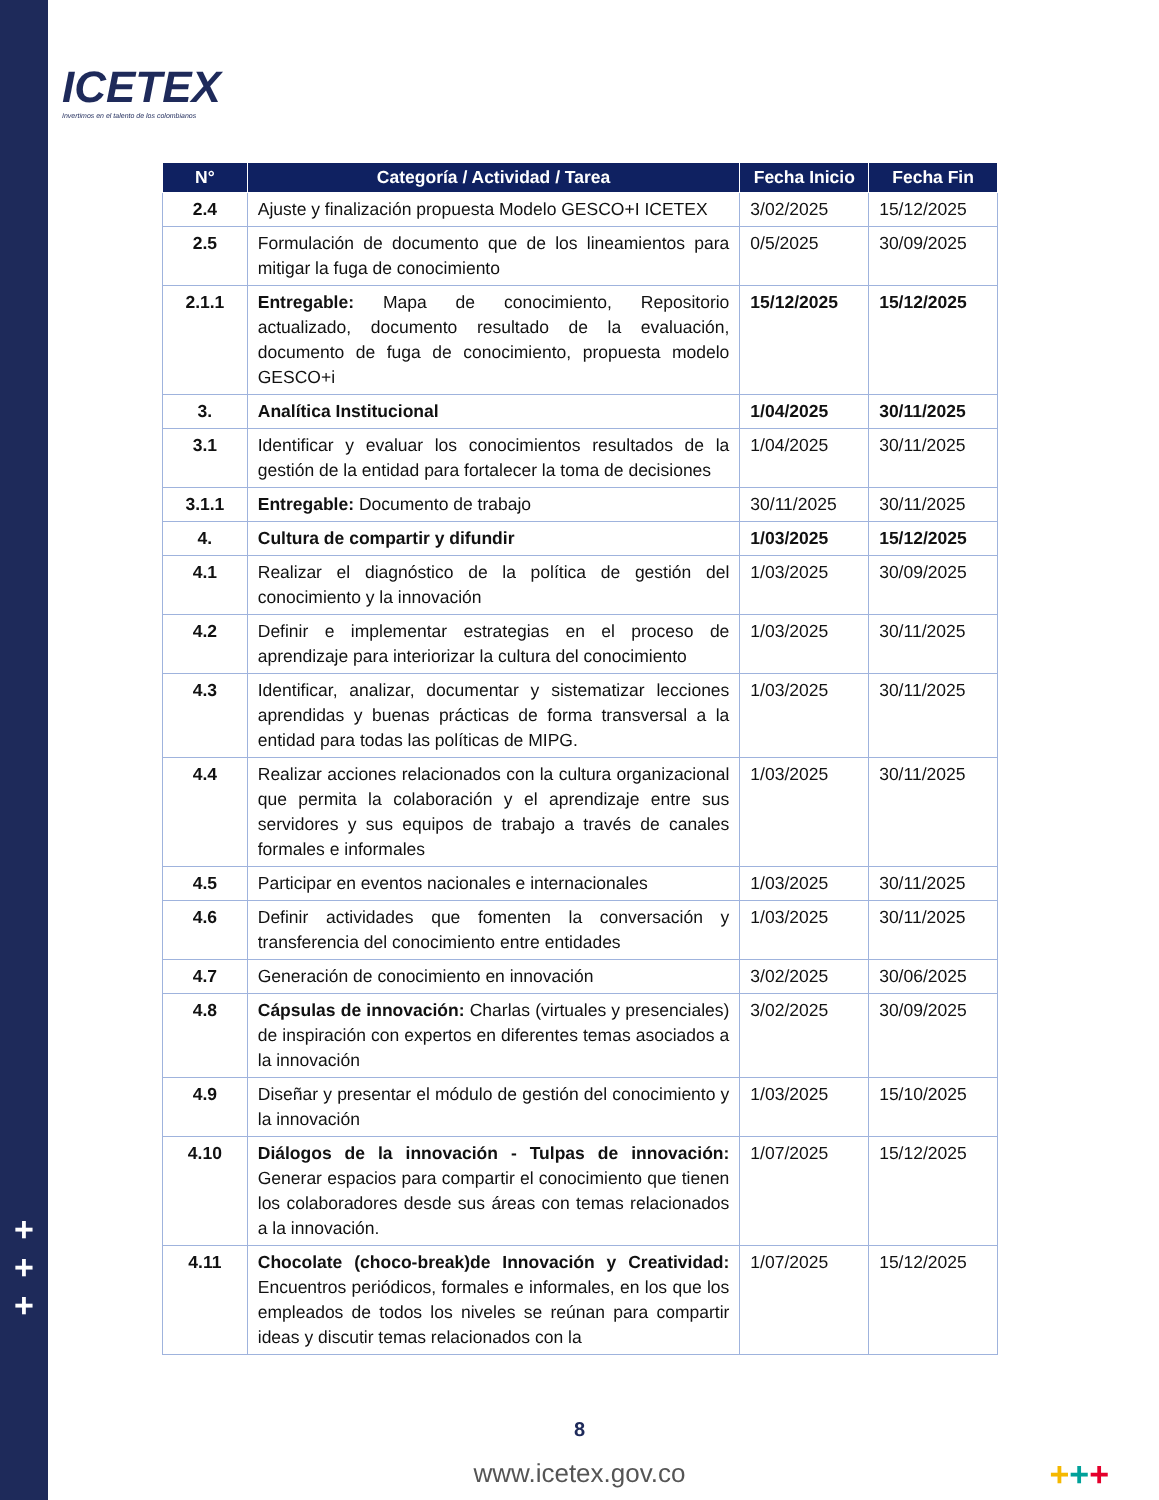+
+
+
ICETEX
Invertimos en el talento de los colombianos
| N° | Categoría / Actividad / Tarea | Fecha Inicio | Fecha Fin |
| --- | --- | --- | --- |
| 2.4 | Ajuste y finalización propuesta Modelo GESCO+I ICETEX | 3/02/2025 | 15/12/2025 |
| 2.5 | Formulación de documento que de los lineamientos para mitigar la fuga de conocimiento | 0/5/2025 | 30/09/2025 |
| 2.1.1 | Entregable: Mapa de conocimiento, Repositorio actualizado, documento resultado de la evaluación, documento de fuga de conocimiento, propuesta modelo GESCO+i | 15/12/2025 | 15/12/2025 |
| 3. | Analítica Institucional | 1/04/2025 | 30/11/2025 |
| 3.1 | Identificar y evaluar los conocimientos resultados de la gestión de la entidad para fortalecer la toma de decisiones | 1/04/2025 | 30/11/2025 |
| 3.1.1 | Entregable: Documento de trabajo | 30/11/2025 | 30/11/2025 |
| 4. | Cultura de compartir y difundir | 1/03/2025 | 15/12/2025 |
| 4.1 | Realizar el diagnóstico de la política de gestión del conocimiento y la innovación | 1/03/2025 | 30/09/2025 |
| 4.2 | Definir e implementar estrategias en el proceso de aprendizaje para interiorizar la cultura del conocimiento | 1/03/2025 | 30/11/2025 |
| 4.3 | Identificar, analizar, documentar y sistematizar lecciones aprendidas y buenas prácticas de forma transversal a la entidad para todas las políticas de MIPG. | 1/03/2025 | 30/11/2025 |
| 4.4 | Realizar acciones relacionados con la cultura organizacional que permita la colaboración y el aprendizaje entre sus servidores y sus equipos de trabajo a través de canales formales e informales | 1/03/2025 | 30/11/2025 |
| 4.5 | Participar en eventos nacionales e internacionales | 1/03/2025 | 30/11/2025 |
| 4.6 | Definir actividades que fomenten la conversación y transferencia del conocimiento entre entidades | 1/03/2025 | 30/11/2025 |
| 4.7 | Generación de conocimiento en innovación | 3/02/2025 | 30/06/2025 |
| 4.8 | Cápsulas de innovación: Charlas (virtuales y presenciales) de inspiración con expertos en diferentes temas asociados a la innovación | 3/02/2025 | 30/09/2025 |
| 4.9 | Diseñar y presentar el módulo de gestión del conocimiento y la innovación | 1/03/2025 | 15/10/2025 |
| 4.10 | Diálogos de la innovación - Tulpas de innovación: Generar espacios para compartir el conocimiento que tienen los colaboradores desde sus áreas con temas relacionados a la innovación. | 1/07/2025 | 15/12/2025 |
| 4.11 | Chocolate (choco-break)de Innovación y Creatividad: Encuentros periódicos, formales e informales, en los que los empleados de todos los niveles se reúnan para compartir ideas y discutir temas relacionados con la | 1/07/2025 | 15/12/2025 |
8
www.icetex.gov.co +++